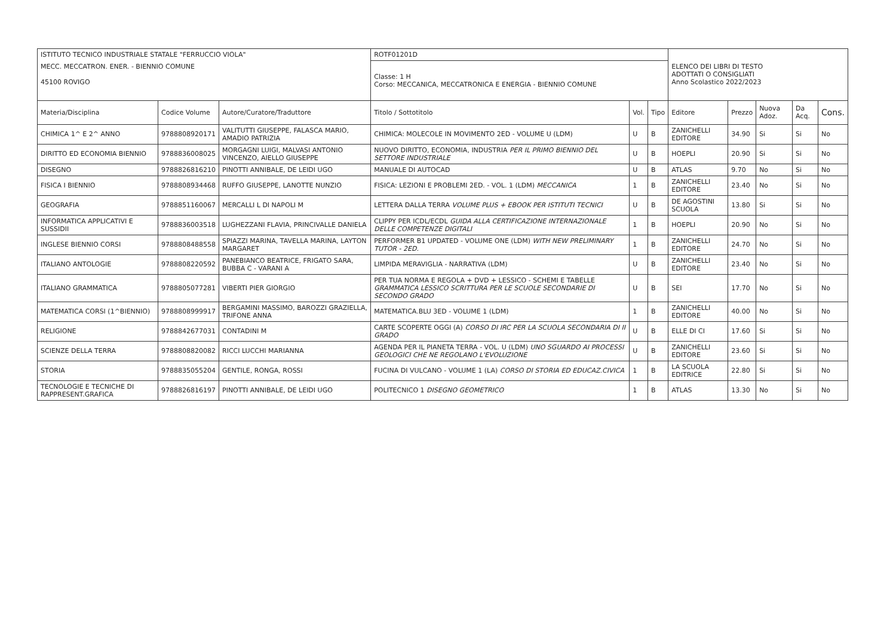| ISTITUTO TECNICO INDUSTRIALE STATALE "FERRUCCIO VIOLA" | | | ROTF01201D | | | ELENCO DEI LIBRI DI TESTO ADOTTATI O CONSIGLIATI Anno Scolastico 2022/2023 | | | | |
| MECC. MECCATRON. ENER. - BIENNIO COMUNE 45100 ROVIGO | | | Classe: 1 H Corso: MECCANICA, MECCATRONICA E ENERGIA - BIENNIO COMUNE | | | | | | | |
| Materia/Disciplina | Codice Volume | Autore/Curatore/Traduttore | Titolo / Sottotitolo | Vol. | Tipo | Editore | Prezzo | Nuova Adoz. | Da Acq. | Cons. |
| CHIMICA 1^ E 2^ ANNO | 9788808920171 | VALITUTTI GIUSEPPE, FALASCA MARIO, AMADIO PATRIZIA | CHIMICA: MOLECOLE IN MOVIMENTO 2ED - VOLUME U (LDM) | U | B | ZANICHELLI EDITORE | 34.90 | Si | Si | No |
| DIRITTO ED ECONOMIA BIENNIO | 9788836008025 | MORGAGNI LUIGI, MALVASI ANTONIO VINCENZO, AIELLO GIUSEPPE | NUOVO DIRITTO, ECONOMIA, INDUSTRIA PER IL PRIMO BIENNIO DEL SETTORE INDUSTRIALE | U | B | HOEPLI | 20.90 | Si | Si | No |
| DISEGNO | 9788826816210 | PINOTTI ANNIBALE, DE LEIDI UGO | MANUALE DI AUTOCAD | U | B | ATLAS | 9.70 | No | Si | No |
| FISICA I BIENNIO | 9788808934468 | RUFFO GIUSEPPE, LANOTTE NUNZIO | FISICA: LEZIONI E PROBLEMI 2ED. - VOL. 1 (LDM) MECCANICA | 1 | B | ZANICHELLI EDITORE | 23.40 | No | Si | No |
| GEOGRAFIA | 9788851160067 | MERCALLI L DI NAPOLI M | LETTERA DALLA TERRA VOLUME PLUS + EBOOK PER ISTITUTI TECNICI | U | B | DE AGOSTINI SCUOLA | 13.80 | Si | Si | No |
| INFORMATICA APPLICATIVI E SUSSIDII | 9788836003518 | LUGHEZZANI FLAVIA, PRINCIVALLE DANIELA | CLIPPY PER ICDL/ECDL GUIDA ALLA CERTIFICAZIONE INTERNAZIONALE DELLE COMPETENZE DIGITALI | 1 | B | HOEPLI | 20.90 | No | Si | No |
| INGLESE BIENNIO CORSI | 9788808488558 | SPIAZZI MARINA, TAVELLA MARINA, LAYTON MARGARET | PERFORMER B1 UPDATED - VOLUME ONE (LDM) WITH NEW PRELIMINARY TUTOR - 2ED. | 1 | B | ZANICHELLI EDITORE | 24.70 | No | Si | No |
| ITALIANO ANTOLOGIE | 9788808220592 | PANEBIANCO BEATRICE, FRIGATO SARA, BUBBA C - VARANI A | LIMPIDA MERAVIGLIA - NARRATIVA (LDM) | U | B | ZANICHELLI EDITORE | 23.40 | No | Si | No |
| ITALIANO GRAMMATICA | 9788805077281 | VIBERTI PIER GIORGIO | PER TUA NORMA E REGOLA + DVD + LESSICO - SCHEMI E TABELLE GRAMMATICA LESSICO SCRITTURA PER LE SCUOLE SECONDARIE DI SECONDO GRADO | U | B | SEI | 17.70 | No | Si | No |
| MATEMATICA CORSI (1^BIENNIO) | 9788808999917 | BERGAMINI MASSIMO, BAROZZI GRAZIELLA, TRIFONE ANNA | MATEMATICA.BLU 3ED - VOLUME 1 (LDM) | 1 | B | ZANICHELLI EDITORE | 40.00 | No | Si | No |
| RELIGIONE | 9788842677031 | CONTADINI M | CARTE SCOPERTE OGGI (A) CORSO DI IRC PER LA SCUOLA SECONDARIA DI II GRADO | U | B | ELLE DI CI | 17.60 | Si | Si | No |
| SCIENZE DELLA TERRA | 9788808820082 | RICCI LUCCHI MARIANNA | AGENDA PER IL PIANETA TERRA - VOL. U (LDM) UNO SGUARDO AI PROCESSI GEOLOGICI CHE NE REGOLANO L'EVOLUZIONE | U | B | ZANICHELLI EDITORE | 23.60 | Si | Si | No |
| STORIA | 9788835055204 | GENTILE, RONGA, ROSSI | FUCINA DI VULCANO - VOLUME 1 (LA) CORSO DI STORIA ED EDUCAZ.CIVICA | 1 | B | LA SCUOLA EDITRICE | 22.80 | Si | Si | No |
| TECNOLOGIE E TECNICHE DI RAPPRESENT.GRAFICA | 9788826816197 | PINOTTI ANNIBALE, DE LEIDI UGO | POLITECNICO 1 DISEGNO GEOMETRICO | 1 | B | ATLAS | 13.30 | No | Si | No |